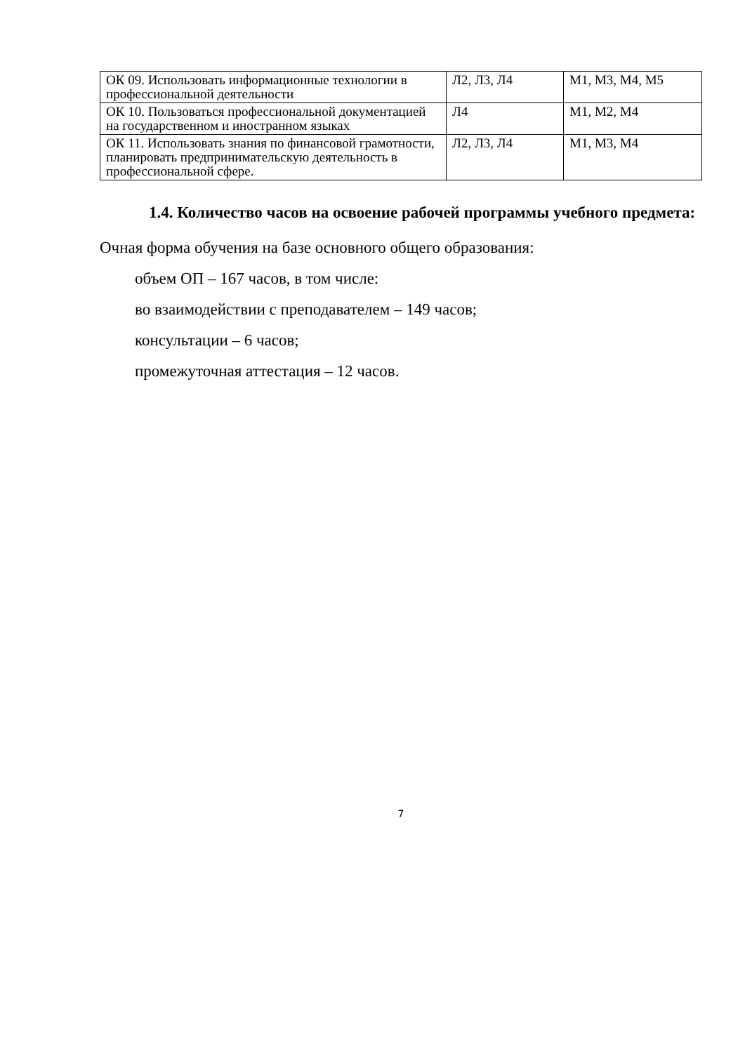| ОК 09. Использовать информационные технологии в профессиональной деятельности | Л2, Л3, Л4 | М1, М3, М4, М5 |
| ОК 10. Пользоваться профессиональной документацией на государственном и иностранном языках | Л4 | М1, М2, М4 |
| ОК 11. Использовать знания по финансовой грамотности, планировать предпринимательскую деятельность в профессиональной сфере. | Л2, Л3, Л4 | М1, М3, М4 |
1.4. Количество часов на освоение рабочей программы учебного предмета:
Очная форма обучения на базе основного общего образования:
объем ОП – 167 часов, в том числе:
во взаимодействии с преподавателем – 149 часов;
консультации – 6 часов;
промежуточная аттестация – 12 часов.
7